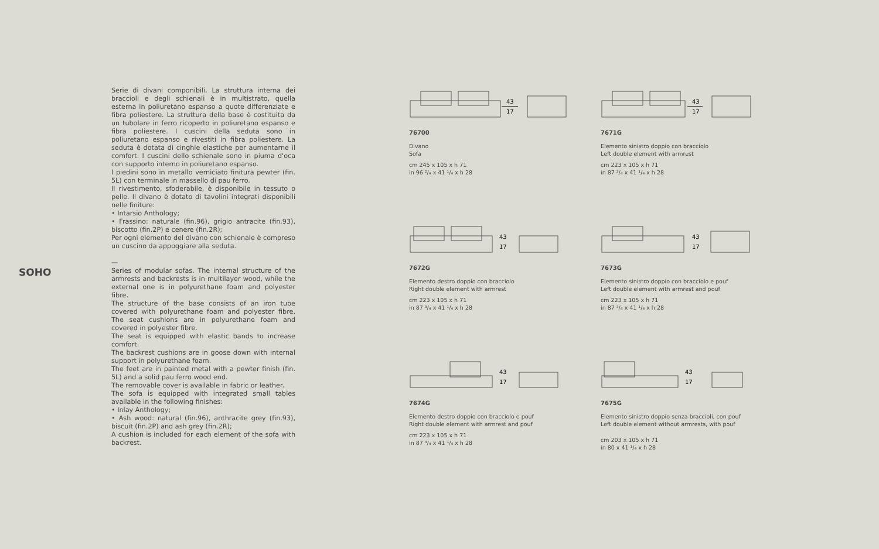SOHO
Serie di divani componibili. La struttura interna dei braccioli e degli schienali è in multistrato, quella esterna in poliuretano espanso a quote differenziate e fibra poliestere. La struttura della base è costituita da un tubolare in ferro ricoperto in poliuretano espanso e fibra poliestere. I cuscini della seduta sono in poliuretano espanso e rivestiti in fibra poliestere. La seduta è dotata di cinghie elastiche per aumentarne il comfort. I cuscini dello schienale sono in piuma d'oca con supporto interno in poliuretano espanso.
I piedini sono in metallo verniciato finitura pewter (fin. 5L) con terminale in massello di pau ferro.
Il rivestimento, sfoderabile, è disponibile in tessuto o pelle. Il divano è dotato di tavolini integrati disponibili nelle finiture:
• Intarsio Anthology;
• Frassino: naturale (fin.96), grigio antracite (fin.93), biscotto (fin.2P) e cenere (fin.2R);
Per ogni elemento del divano con schienale è compreso un cuscino da appoggiare alla seduta.
—
Series of modular sofas. The internal structure of the armrests and backrests is in multilayer wood, while the external one is in polyurethane foam and polyester fibre.
The structure of the base consists of an iron tube covered with polyurethane foam and polyester fibre. The seat cushions are in polyurethane foam and covered in polyester fibre.
The seat is equipped with elastic bands to increase comfort.
The backrest cushions are in goose down with internal support in polyurethane foam.
The feet are in painted metal with a pewter finish (fin. 5L) and a solid pau ferro wood end.
The removable cover is available in fabric or leather.
The sofa is equipped with integrated small tables available in the following finishes:
• Inlay Anthology;
• Ash wood: natural (fin.96), anthracite grey (fin.93), biscuit (fin.2P) and ash grey (fin.2R);
A cushion is included for each element of the sofa with backrest.
43
17
76700
Divano
Sofa
cm 245 x 105 x h 71
in 96 ²/₄ x 41 ¹/₄ x h 28
43
17
7671G
Elemento sinistro doppio con bracciolo
Left double element with armrest
cm 223 x 105 x h 71
in 87 ³/₄ x 41 ¹/₄ x h 28
43
17
7672G
Elemento destro doppio con bracciolo
Right double element with armrest
cm 223 x 105 x h 71
in 87 ³/₄ x 41 ¹/₄ x h 28
43
17
7673G
Elemento sinistro doppio con bracciolo e pouf
Left double element with armrest and pouf
cm 223 x 105 x h 71
in 87 ³/₄ x 41 ¹/₄ x h 28
43
17
7674G
Elemento destro doppio con bracciolo e pouf
Right double element with armrest and pouf
cm 223 x 105 x h 71
in 87 ³/₄ x 41 ¹/₄ x h 28
43
17
7675G
Elemento sinistro doppio senza braccioli, con pouf
Left double element without armrests, with pouf
cm 203 x 105 x h 71
in 80 x 41 ¹/₄ x h 28